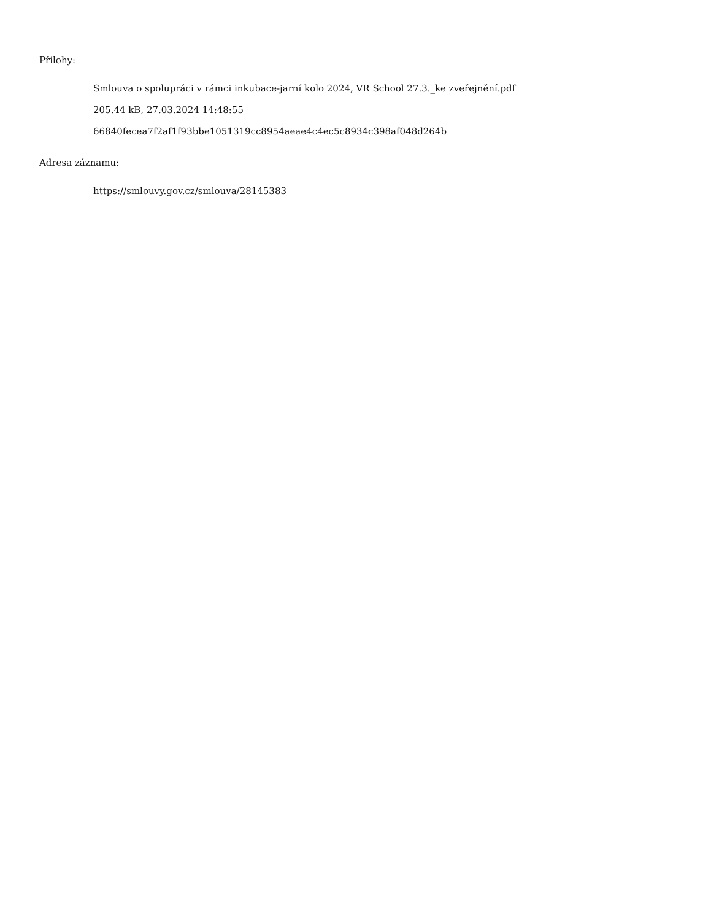Přílohy:
Smlouva o spolupráci v rámci inkubace-jarní kolo 2024, VR School 27.3._ke zveřejnění.pdf
205.44 kB, 27.03.2024 14:48:55
66840fecea7f2af1f93bbe1051319cc8954aeae4c4ec5c8934c398af048d264b
Adresa záznamu:
https://smlouvy.gov.cz/smlouva/28145383